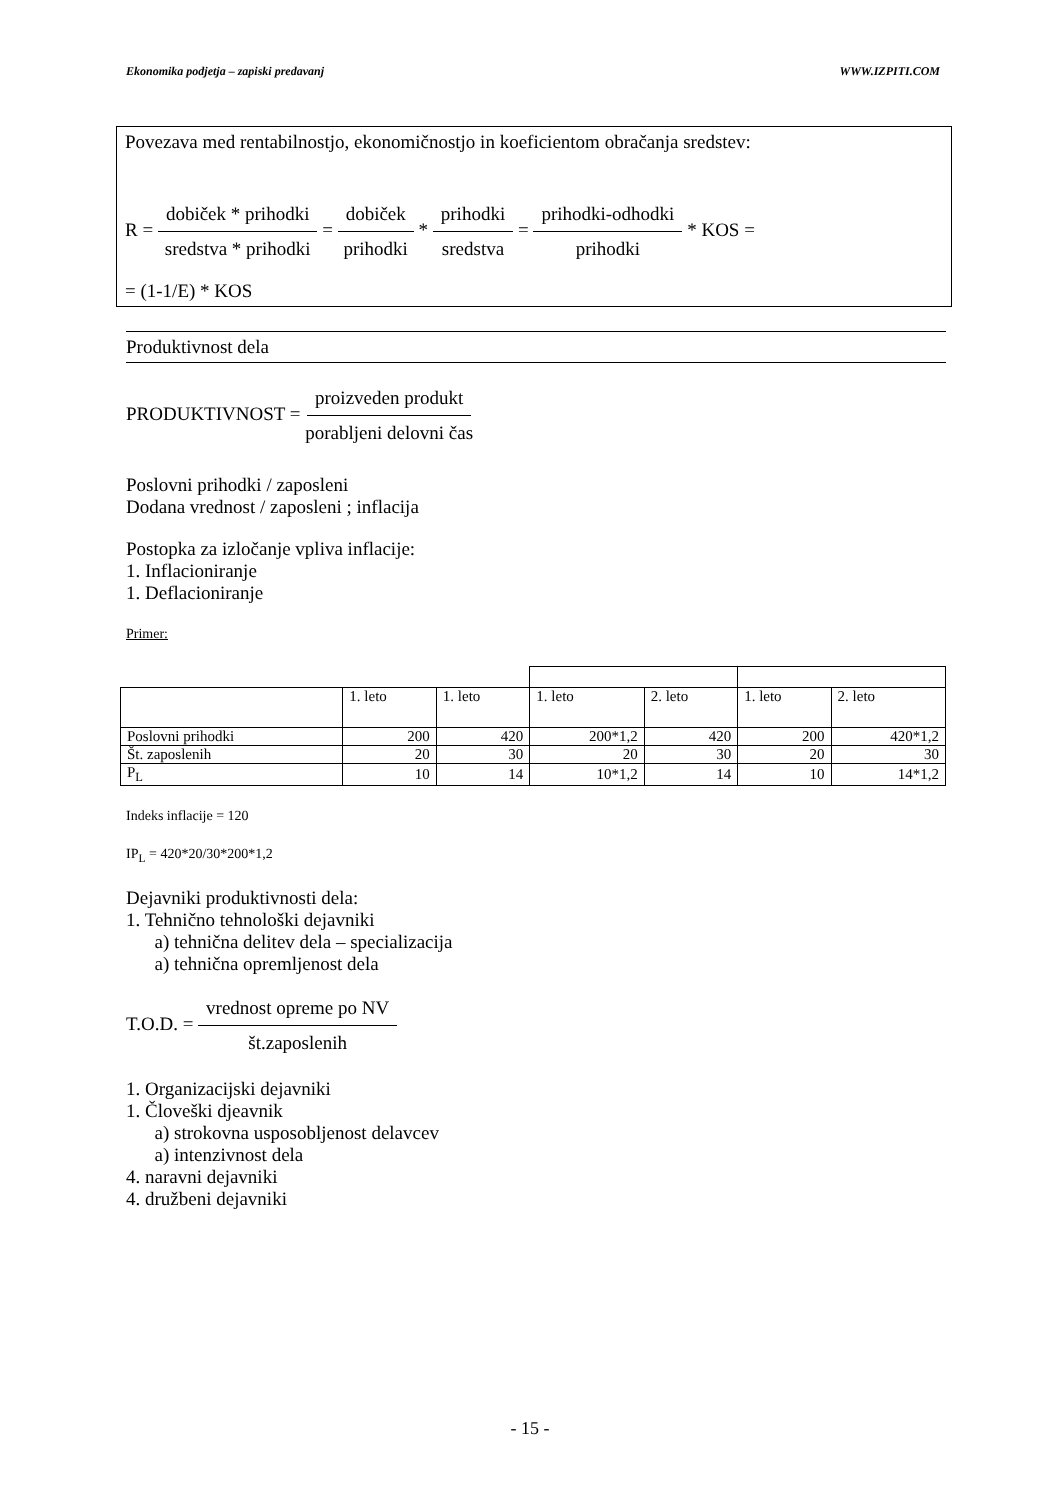Ekonomika podjetja – zapiski predavanj WWW.IZPITI.COM
Povezava med rentabilnostjo, ekonomičnostjo in koeficientom obračanja sredstev:
R = dobiček * prihodki sredstva * prihodki = dobiček prihodki * prihodki sredstva = prihodki-odhodki prihodki * KOS =
= (1-1/E) * KOS
Produktivnost dela
PRODUKTIVNOST = proizveden produkt porabljeni delovni čas
Poslovni prihodki / zaposleni
Dodana vrednost / zaposleni ; inflacija
Postopka za izločanje vpliva inflacije:
1. Inflacioniranje
1. Deflacioniranje
Primer:
| | 1. leto | 1. leto | 1. leto | 2. leto | 1. leto | 2. leto |
| Poslovni prihodki | 200 | 420 | 200*1,2 | 420 | 200 | 420*1,2 |
| Št. zaposlenih | 20 | 30 | 20 | 30 | 20 | 30 |
| P<sub>L</sub> | 10 | 14 | 10*1,2 | 14 | 10 | 14*1,2 |
Indeks inflacije = 120
IP<sub>L</sub> = 420*20/30*200*1,2
Dejavniki produktivnosti dela:
1. Tehnično tehnološki dejavniki
a) tehnična delitev dela – specializacija
a) tehnična opremljenost dela
T.O.D. = vrednost opreme po NV št.zaposlenih
1. Organizacijski dejavniki
1. Človeški djeavnik
a) strokovna usposobljenost delavcev
a) intenzivnost dela
4. naravni dejavniki
4. družbeni dejavniki
- 15 -